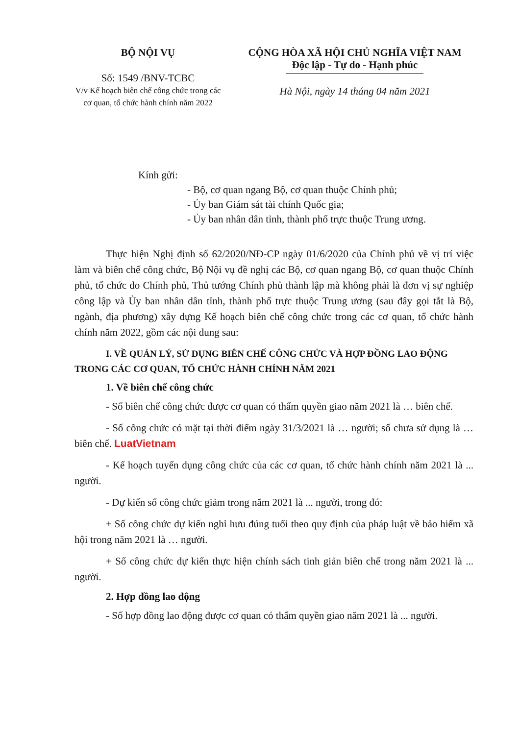BỘ NỘI VỤ
Số: 1549 /BNV-TCBC
V/v Kế hoạch biên chế công chức trong các cơ quan, tổ chức hành chính năm 2022
CỘNG HÒA XÃ HỘI CHỦ NGHĨA VIỆT NAM
Độc lập - Tự do - Hạnh phúc
Hà Nội, ngày 14 tháng 04 năm 2021
Kính gửi:
- Bộ, cơ quan ngang Bộ, cơ quan thuộc Chính phủ;
- Ủy ban Giám sát tài chính Quốc gia;
- Ủy ban nhân dân tỉnh, thành phố trực thuộc Trung ương.
Thực hiện Nghị định số 62/2020/NĐ-CP ngày 01/6/2020 của Chính phủ về vị trí việc làm và biên chế công chức, Bộ Nội vụ đề nghị các Bộ, cơ quan ngang Bộ, cơ quan thuộc Chính phủ, tổ chức do Chính phủ, Thủ tướng Chính phủ thành lập mà không phải là đơn vị sự nghiệp công lập và Ủy ban nhân dân tỉnh, thành phố trực thuộc Trung ương (sau đây gọi tắt là Bộ, ngành, địa phương) xây dựng Kế hoạch biên chế công chức trong các cơ quan, tổ chức hành chính năm 2022, gồm các nội dung sau:
I. VỀ QUẢN LÝ, SỬ DỤNG BIÊN CHẾ CÔNG CHỨC VÀ HỢP ĐỒNG LAO ĐỘNG TRONG CÁC CƠ QUAN, TỔ CHỨC HÀNH CHÍNH NĂM 2021
1. Về biên chế công chức
- Số biên chế công chức được cơ quan có thẩm quyền giao năm 2021 là … biên chế.
- Số công chức có mặt tại thời điểm ngày 31/3/2021 là … người; số chưa sử dụng là … biên chế. LuatVietnam
- Kế hoạch tuyển dụng công chức của các cơ quan, tổ chức hành chính năm 2021 là ... người.
- Dự kiến số công chức giảm trong năm 2021 là ... người, trong đó:
+ Số công chức dự kiến nghỉ hưu đúng tuổi theo quy định của pháp luật về bảo hiểm xã hội trong năm 2021 là … người.
+ Số công chức dự kiến thực hiện chính sách tinh giản biên chế trong năm 2021 là ... người.
2. Hợp đồng lao động
- Số hợp đồng lao động được cơ quan có thẩm quyền giao năm 2021 là ... người.